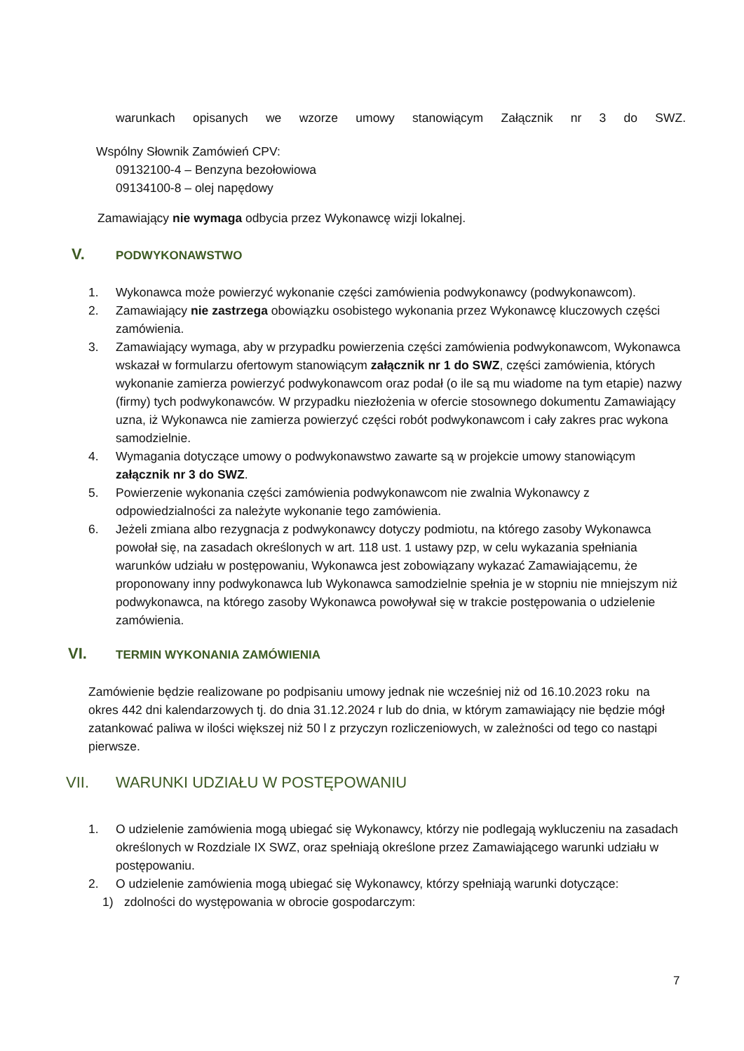warunkach opisanych we wzorze umowy stanowiącym Załącznik nr 3 do SWZ.
Wspólny Słownik Zamówień CPV:
09132100-4 – Benzyna bezołowiowa
09134100-8 – olej napędowy
Zamawiający nie wymaga odbycia przez Wykonawcę wizji lokalnej.
V. PODWYKONAWSTWO
1. Wykonawca może powierzyć wykonanie części zamówienia podwykonawcy (podwykonawcom).
2. Zamawiający nie zastrzega obowiązku osobistego wykonania przez Wykonawcę kluczowych części zamówienia.
3. Zamawiający wymaga, aby w przypadku powierzenia części zamówienia podwykonawcom, Wykonawca wskazał w formularzu ofertowym stanowiącym załącznik nr 1 do SWZ, części zamówienia, których wykonanie zamierza powierzyć podwykonawcom oraz podał (o ile są mu wiadome na tym etapie) nazwy (firmy) tych podwykonawców. W przypadku niezłożenia w ofercie stosownego dokumentu Zamawiający uzna, iż Wykonawca nie zamierza powierzyć części robót podwykonawcom i cały zakres prac wykona samodzielnie.
4. Wymagania dotyczące umowy o podwykonawstwo zawarte są w projekcie umowy stanowiącym załącznik nr 3 do SWZ.
5. Powierzenie wykonania części zamówienia podwykonawcom nie zwalnia Wykonawcy z odpowiedzialności za należyte wykonanie tego zamówienia.
6. Jeżeli zmiana albo rezygnacja z podwykonawcy dotyczy podmiotu, na którego zasoby Wykonawca powołał się, na zasadach określonych w art. 118 ust. 1 ustawy pzp, w celu wykazania spełniania warunków udziału w postępowaniu, Wykonawca jest zobowiązany wykazać Zamawiającemu, że proponowany inny podwykonawca lub Wykonawca samodzielnie spełnia je w stopniu nie mniejszym niż podwykonawca, na którego zasoby Wykonawca powoływał się w trakcie postępowania o udzielenie zamówienia.
VI. TERMIN WYKONANIA ZAMÓWIENIA
Zamówienie będzie realizowane po podpisaniu umowy jednak nie wcześniej niż od 16.10.2023 roku na okres 442 dni kalendarzowych tj. do dnia 31.12.2024 r lub do dnia, w którym zamawiający nie będzie mógł zatankować paliwa w ilości większej niż 50 l z przyczyn rozliczeniowych, w zależności od tego co nastąpi pierwsze.
VII. WARUNKI UDZIAŁU W POSTĘPOWANIU
1. O udzielenie zamówienia mogą ubiegać się Wykonawcy, którzy nie podlegają wykluczeniu na zasadach określonych w Rozdziale IX SWZ, oraz spełniają określone przez Zamawiającego warunki udziału w postępowaniu.
2. O udzielenie zamówienia mogą ubiegać się Wykonawcy, którzy spełniają warunki dotyczące:
1) zdolności do występowania w obrocie gospodarczym:
7